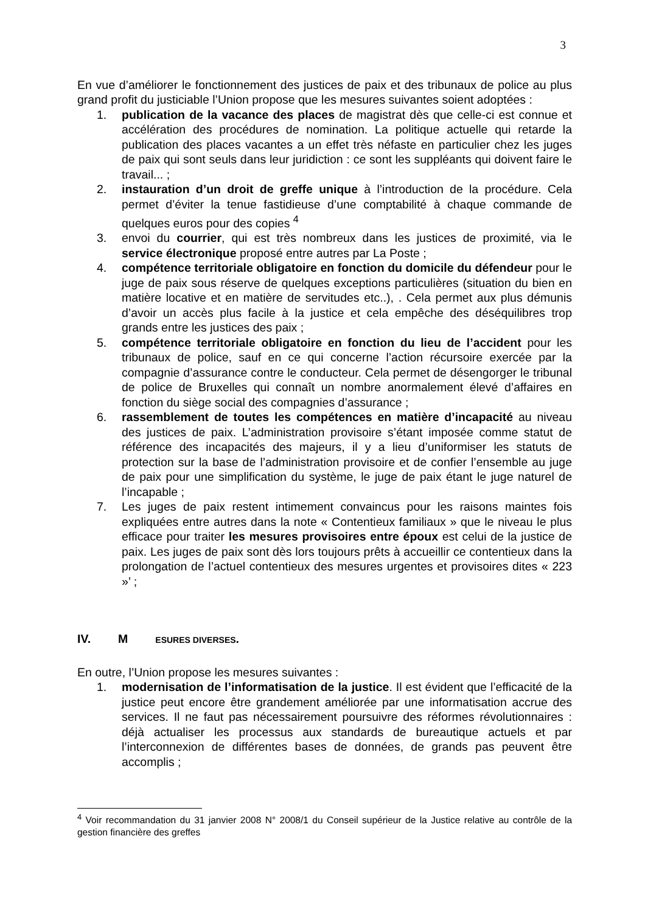3
En vue d’améliorer le fonctionnement des justices de paix et des tribunaux de police au plus grand profit du justiciable l’Union propose que les mesures suivantes soient adoptées :
1. publication de la vacance des places de magistrat dès que celle-ci est connue et accélération des procédures de nomination. La politique actuelle qui retarde la publication des places vacantes a un effet très néfaste en particulier chez les juges de paix qui sont seuls dans leur juridiction : ce sont les suppléants qui doivent faire le travail... ;
2. instauration d’un droit de greffe unique à l’introduction de la procédure. Cela permet d’éviter la tenue fastidieuse d’une comptabilité à chaque commande de quelques euros pour des copies <sup>4</sup>
3. envoi du courrier, qui est très nombreux dans les justices de proximité, via le service électronique proposé entre autres par La Poste ;
4. compétence territoriale obligatoire en fonction du domicile du défendeur pour le juge de paix sous réserve de quelques exceptions particulières (situation du bien en matière locative et en matière de servitudes etc..), . Cela permet aux plus démunis d’avoir un accès plus facile à la justice et cela empêche des déséquilibres trop grands entre les justices des paix ;
5. compétence territoriale obligatoire en fonction du lieu de l’accident pour les tribunaux de police, sauf en ce qui concerne l’action récursoire exercée par la compagnie d’assurance contre le conducteur. Cela permet de désengorger le tribunal de police de Bruxelles qui connaît un nombre anormalement élevé d’affaires en fonction du siège social des compagnies d’assurance ;
6. rassemblement de toutes les compétences en matière d’incapacité au niveau des justices de paix. L’administration provisoire s’étant imposée comme statut de référence des incapacités des majeurs, il y a lieu d’uniformiser les statuts de protection sur la base de l’administration provisoire et de confier l’ensemble au juge de paix pour une simplification du système, le juge de paix étant le juge naturel de l’incapable ;
7. Les juges de paix restent intimement convaincus pour les raisons maintes fois expliquées entre autres dans la note « Contentieux familiaux » que le niveau le plus efficace pour traiter les mesures provisoires entre époux est celui de la justice de paix. Les juges de paix sont dès lors toujours prêts à accueillir ce contentieux dans la prolongation de l’actuel contentieux des mesures urgentes et provisoires dites « 223 »’ ;
IV. M ESURES DIVERSES.
En outre, l’Union propose les mesures suivantes :
1. modernisation de l’informatisation de la justice. Il est évident que l’efficacité de la justice peut encore être grandement améliorée par une informatisation accrue des services. Il ne faut pas nécessairement poursuivre des réformes révolutionnaires : déjà actualiser les processus aux standards de bureautique actuels et par l’interconnexion de différentes bases de données, de grands pas peuvent être accomplis ;
<sup>4</sup> Voir recommandation du 31 janvier 2008 N° 2008/1 du Conseil supérieur de la Justice relative au contrôle de la gestion financière des greffes